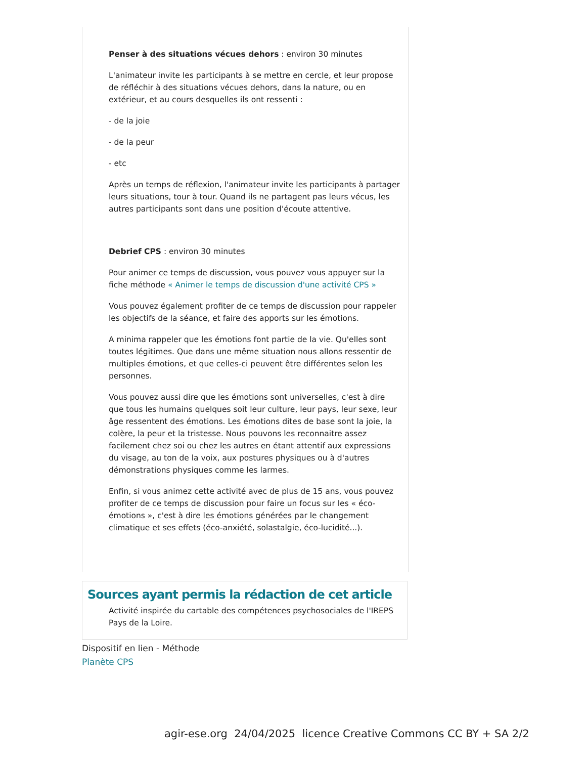Penser à des situations vécues dehors : environ 30 minutes
L'animateur invite les participants à se mettre en cercle, et leur propose de réfléchir à des situations vécues dehors, dans la nature, ou en extérieur, et au cours desquelles ils ont ressenti :
- de la joie
- de la peur
- etc
Après un temps de réflexion, l'animateur invite les participants à partager leurs situations, tour à tour. Quand ils ne partagent pas leurs vécus, les autres participants sont dans une position d'écoute attentive.
Debrief CPS : environ 30 minutes
Pour animer ce temps de discussion, vous pouvez vous appuyer sur la fiche méthode « Animer le temps de discussion d'une activité CPS »
Vous pouvez également profiter de ce temps de discussion pour rappeler les objectifs de la séance, et faire des apports sur les émotions.
A minima rappeler que les émotions font partie de la vie. Qu'elles sont toutes légitimes. Que dans une même situation nous allons ressentir de multiples émotions, et que celles-ci peuvent être différentes selon les personnes.
Vous pouvez aussi dire que les émotions sont universelles, c'est à dire que tous les humains quelques soit leur culture, leur pays, leur sexe, leur âge ressentent des émotions. Les émotions dites de base sont la joie, la colère, la peur et la tristesse. Nous pouvons les reconnaitre assez facilement chez soi ou chez les autres en étant attentif aux expressions du visage, au ton de la voix, aux postures physiques ou à d'autres démonstrations physiques comme les larmes.
Enfin, si vous animez cette activité avec de plus de 15 ans, vous pouvez profiter de ce temps de discussion pour faire un focus sur les « éco-émotions », c'est à dire les émotions générées par le changement climatique et ses effets (éco-anxiété, solastalgie, éco-lucidité...).
Sources ayant permis la rédaction de cet article
Activité inspirée du cartable des compétences psychosociales de l'IREPS Pays de la Loire.
Dispositif en lien - Méthode
Planète CPS
agir-ese.org 24/04/2025 licence Creative Commons CC BY + SA 2/2